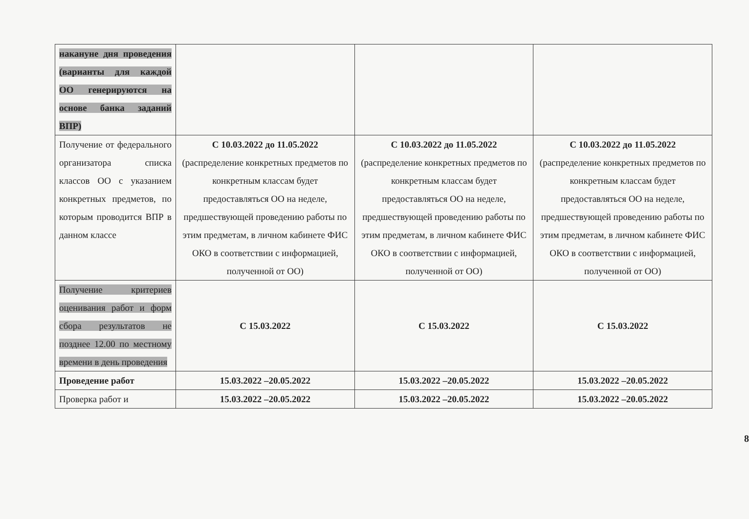| накануне дня проведения (варианты для каждой ОО генерируются на основе банка заданий ВПР) | | | |
| Получение от федерального организатора списка классов ОО с указанием конкретных предметов, по которым проводится ВПР в данном классе | С 10.03.2022 до 11.05.2022 (распределение конкретных предметов по конкретным классам будет предоставляться ОО на неделе, предшествующей проведению работы по этим предметам, в личном кабинете ФИС ОКО в соответствии с информацией, полученной от ОО) | С 10.03.2022 до 11.05.2022 (распределение конкретных предметов по конкретным классам будет предоставляться ОО на неделе, предшествующей проведению работы по этим предметам, в личном кабинете ФИС ОКО в соответствии с информацией, полученной от ОО) | С 10.03.2022 до 11.05.2022 (распределение конкретных предметов по конкретным классам будет предоставляться ОО на неделе, предшествующей проведению работы по этим предметам, в личном кабинете ФИС ОКО в соответствии с информацией, полученной от ОО) |
| Получение критериев оценивания работ и форм сбора результатов не позднее 12.00 по местному времени в день проведения | С 15.03.2022 | С 15.03.2022 | С 15.03.2022 |
| Проведение работ | 15.03.2022 –20.05.2022 | 15.03.2022 –20.05.2022 | 15.03.2022 –20.05.2022 |
| Проверка работ и | 15.03.2022 –20.05.2022 | 15.03.2022 –20.05.2022 | 15.03.2022 –20.05.2022 |
8